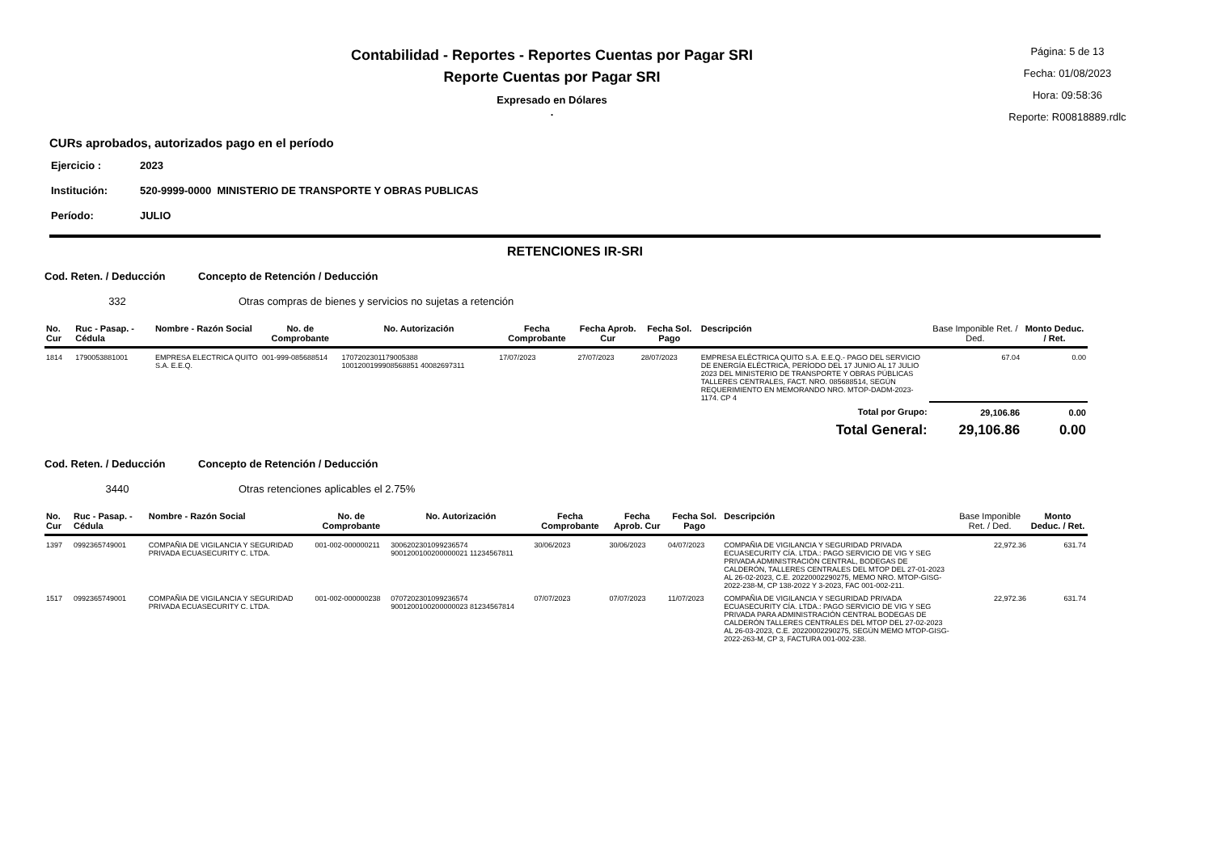Contabilidad - Reportes - Reportes Cuentas por Pagar SRI
Reporte Cuentas por Pagar SRI
Expresado en Dólares
.
Página: 5 de 13
Fecha: 01/08/2023
Hora: 09:58:36
Reporte: R00818889.rdlc
CURs aprobados, autorizados pago en el período
Ejercicio : 2023
Institución: 520-9999-0000 MINISTERIO DE TRANSPORTE Y OBRAS PUBLICAS
Período: JULIO
RETENCIONES IR-SRI
Cod. Reten. / Deducción Concepto de Retención / Deducción
332 Otras compras de bienes y servicios no sujetas a retención
| No. Cur | Ruc - Pasap. - Cédula | Nombre - Razón Social | No. de Comprobante | No. Autorización | Fecha Comprobante | Fecha Aprob. Cur | Fecha Sol. Pago | Descripción | Base Imponible Ret. / Ded. | Monto Deduc. / Ret. |
| --- | --- | --- | --- | --- | --- | --- | --- | --- | --- | --- |
| 1814 | 1790053881001 | EMPRESA ELECTRICA QUITO S.A. E.E.Q. | 001-999-085688514 | 1707202301179005388 1001200199908568851 40082697311 | 17/07/2023 | 27/07/2023 | 28/07/2023 | EMPRESA ELÉCTRICA QUITO S.A. E.E.Q.- PAGO DEL SERVICIO DE ENERGÍA ELÉCTRICA, PERÍODO DEL 17 JUNIO AL 17 JULIO 2023 DEL MINISTERIO DE TRANSPORTE Y OBRAS PÚBLICAS TALLERES CENTRALES, FACT. NRO. 085688514, SEGÚN REQUERIMIENTO EN MEMORANDO NRO. MTOP-DADM-2023-1174. CP 4 | 67.04 | 0.00 |
| Total por Grupo: | | | | | | | | | 29,106.86 | 0.00 |
| Total General: | | | | | | | | | 29,106.86 | 0.00 |
Cod. Reten. / Deducción Concepto de Retención / Deducción
3440 Otras retenciones aplicables el 2.75%
| No. Cur | Ruc - Pasap. - Cédula | Nombre - Razón Social | No. de Comprobante | No. Autorización | Fecha Comprobante | Fecha Aprob. Cur | Fecha Sol. Pago | Descripción | Base Imponible Ret. / Ded. | Monto Deduc. / Ret. |
| --- | --- | --- | --- | --- | --- | --- | --- | --- | --- | --- |
| 1397 | 0992365749001 | COMPAÑIA DE VIGILANCIA Y SEGURIDAD PRIVADA ECUASECURITY C. LTDA. | 001-002-000000211 | 3006202301099236574 9001200100200000021 11234567811 | 30/06/2023 | 30/06/2023 | 04/07/2023 | COMPAÑIA DE VIGILANCIA Y SEGURIDAD PRIVADA ECUASECURITY CÍA. LTDA.: PAGO SERVICIO DE VIG Y SEG PRIVADA ADMINISTRACIÓN CENTRAL, BODEGAS DE CALDERÓN, TALLERES CENTRALES DEL MTOP DEL 27-01-2023 AL 26-02-2023, C.E. 20220002290275, MEMO NRO. MTOP-GISG-2022-238-M, CP 138-2022 Y 3-2023, FAC 001-002-211. | 22,972.36 | 631.74 |
| 1517 | 0992365749001 | COMPAÑIA DE VIGILANCIA Y SEGURIDAD PRIVADA ECUASECURITY C. LTDA. | 001-002-000000238 | 0707202301099236574 9001200100200000023 81234567814 | 07/07/2023 | 07/07/2023 | 11/07/2023 | COMPAÑIA DE VIGILANCIA Y SEGURIDAD PRIVADA ECUASECURITY CÍA. LTDA.: PAGO SERVICIO DE VIG Y SEG PRIVADA PARA ADMINISTRACIÓN CENTRAL BODEGAS DE CALDERÓN TALLERES CENTRALES DEL MTOP DEL 27-02-2023 AL 26-03-2023, C.E. 20220002290275, SEGÚN MEMO MTOP-GISG-2022-263-M, CP 3, FACTURA 001-002-238. | 22,972.36 | 631.74 |